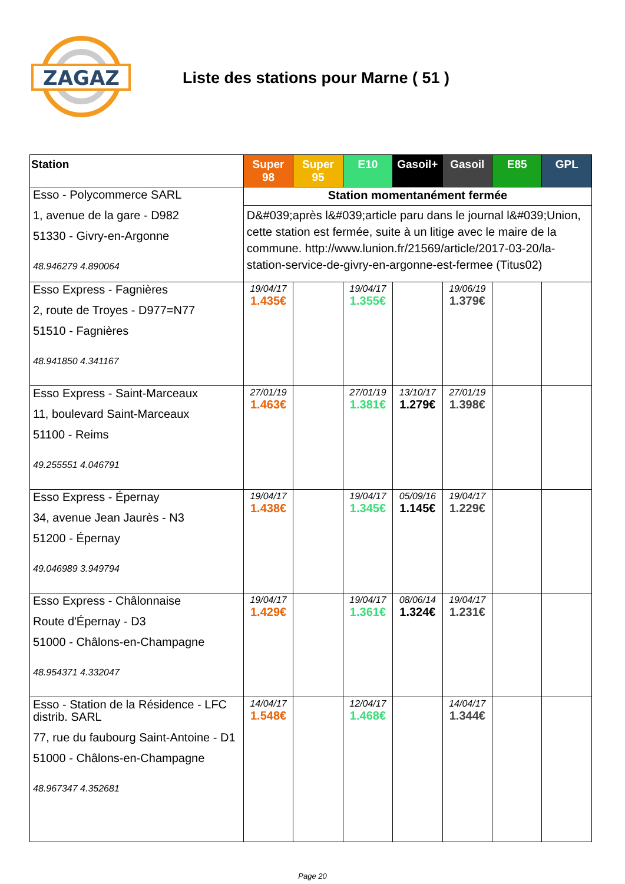ZAGAZ
Liste des stations pour Marne ( 51 )
| Station | Super 98 | Super 95 | E10 | Gasoil+ | Gasoil | E85 | GPL |
| --- | --- | --- | --- | --- | --- | --- | --- |
| Esso - Polycommerce SARL 1, avenue de la gare - D982 51330 - Givry-en-Argonne 48.946279 4.890064 | Station momentanément fermée | | | | | | |
| | D&#039;après l&#039;article paru dans le journal l&#039;Union, cette station est fermée, suite à un litige avec le maire de la commune. http://www.lunion.fr/21569/article/2017-03-20/la-station-service-de-givry-en-argonne-est-fermee (Titus02) | | | | | | |
| Esso Express - Fagnières 2, route de Troyes - D977=N77 51510 - Fagnières 48.941850 4.341167 | 19/04/17 1.435€ | | 19/04/17 1.355€ | | 19/06/19 1.379€ | | |
| Esso Express - Saint-Marceaux 11, boulevard Saint-Marceaux 51100 - Reims 49.255551 4.046791 | 27/01/19 1.463€ | | 27/01/19 1.381€ | 13/10/17 1.279€ | 27/01/19 1.398€ | | |
| Esso Express - Épernay 34, avenue Jean Jaurès - N3 51200 - Épernay 49.046989 3.949794 | 19/04/17 1.438€ | | 19/04/17 1.345€ | 05/09/16 1.145€ | 19/04/17 1.229€ | | |
| Esso Express - Châlonnaise Route d'Épernay - D3 51000 - Châlons-en-Champagne 48.954371 4.332047 | 19/04/17 1.429€ | | 19/04/17 1.361€ | 08/06/14 1.324€ | 19/04/17 1.231€ | | |
| Esso - Station de la Résidence - LFC distrib. SARL 77, rue du faubourg Saint-Antoine - D1 51000 - Châlons-en-Champagne 48.967347 4.352681 | 14/04/17 1.548€ | | 12/04/17 1.468€ | | 14/04/17 1.344€ | | |
Page 20